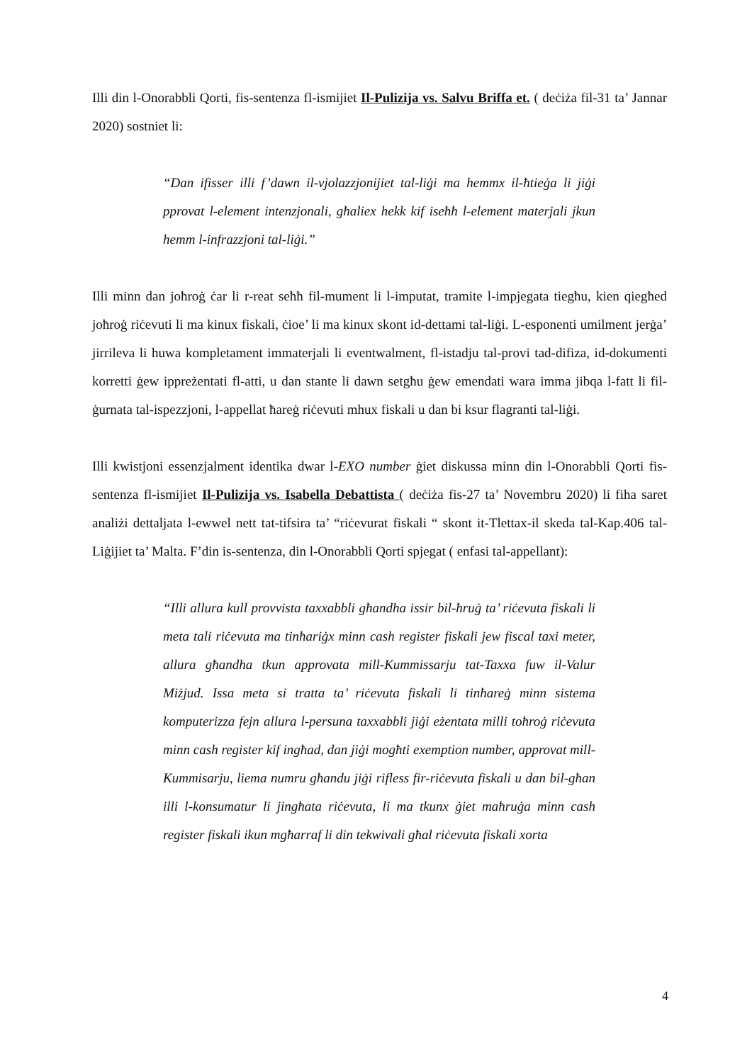Illi din l-Onorabbli Qorti, fis-sentenza fl-ismijiet Il-Pulizija vs. Salvu Briffa et. ( deċiża fil-31 ta’ Jannar 2020) sostniet li:
“Dan ifisser illi f’dawn il-vjolazzjonijiet tal-liġi ma hemmx il-ħtieġa li jiġi pprovat l-element intenzjonali, għaliex hekk kif iseħħ l-element materjali jkun hemm l-infrazzjoni tal-liġi.”
Illi minn dan joħroġ ċar li r-reat seħħ fil-mument li l-imputat, tramite l-impjegata tiegħu, kien qiegħed joħroġ riċevuti li ma kinux fiskali, ċioe’ li ma kinux skont id-dettami tal-liġi. L-esponenti umilment jerġa’ jirrileva li huwa kompletament immaterjali li eventwalment, fl-istadju tal-provi tad-difiza, id-dokumenti korretti ġew ippreżentati fl-atti, u dan stante li dawn setgħu ġew emendati wara imma jibqa l-fatt li fil-ġurnata tal-ispezzjoni, l-appellat ħareġ riċevuti mhux fiskali u dan bi ksur flagranti tal-liġi.
Illi kwistjoni essenzjalment identika dwar l-EXO number ġiet diskussa minn din l-Onorabbli Qorti fis-sentenza fl-ismijiet Il-Pulizija vs. Isabella Debattista ( deċiża fis-27 ta’ Novembru 2020) li fiha saret analiżi dettaljata l-ewwel nett tat-tifsira ta’ “riċevurat fiskali “ skont it-Tlettax-il skeda tal-Kap.406 tal-Liġijiet ta’ Malta. F’din is-sentenza, din l-Onorabbli Qorti spjegat ( enfasi tal-appellant):
“Illi allura kull provvista taxxabbli għandha issir bil-ħruġ ta’ riċevuta fiskali li meta tali riċevuta ma tinħariġx minn cash register fiskali jew fiscal taxi meter, allura għandha tkun approvata mill-Kummissarju tat-Taxxa fuw il-Valur Miżjud. Issa meta si tratta ta’ riċevuta fiskali li tinħareġ minn sistema komputerizza fejn allura l-persuna taxxabbli jiġi eżentata milli toħroġ riċevuta minn cash register kif ingħad, dan jiġi mogħti exemption number, approvat mill-Kummisarju, liema numru għandu jiġi rifless fir-riċevuta fiskali u dan bil-għan illi l-konsumatur li jingħata riċevuta, li ma tkunx ġiet maħruġa minn cash register fiskali ikun mgħarraf li din tekwivali għal riċevuta fiskali xorta
4